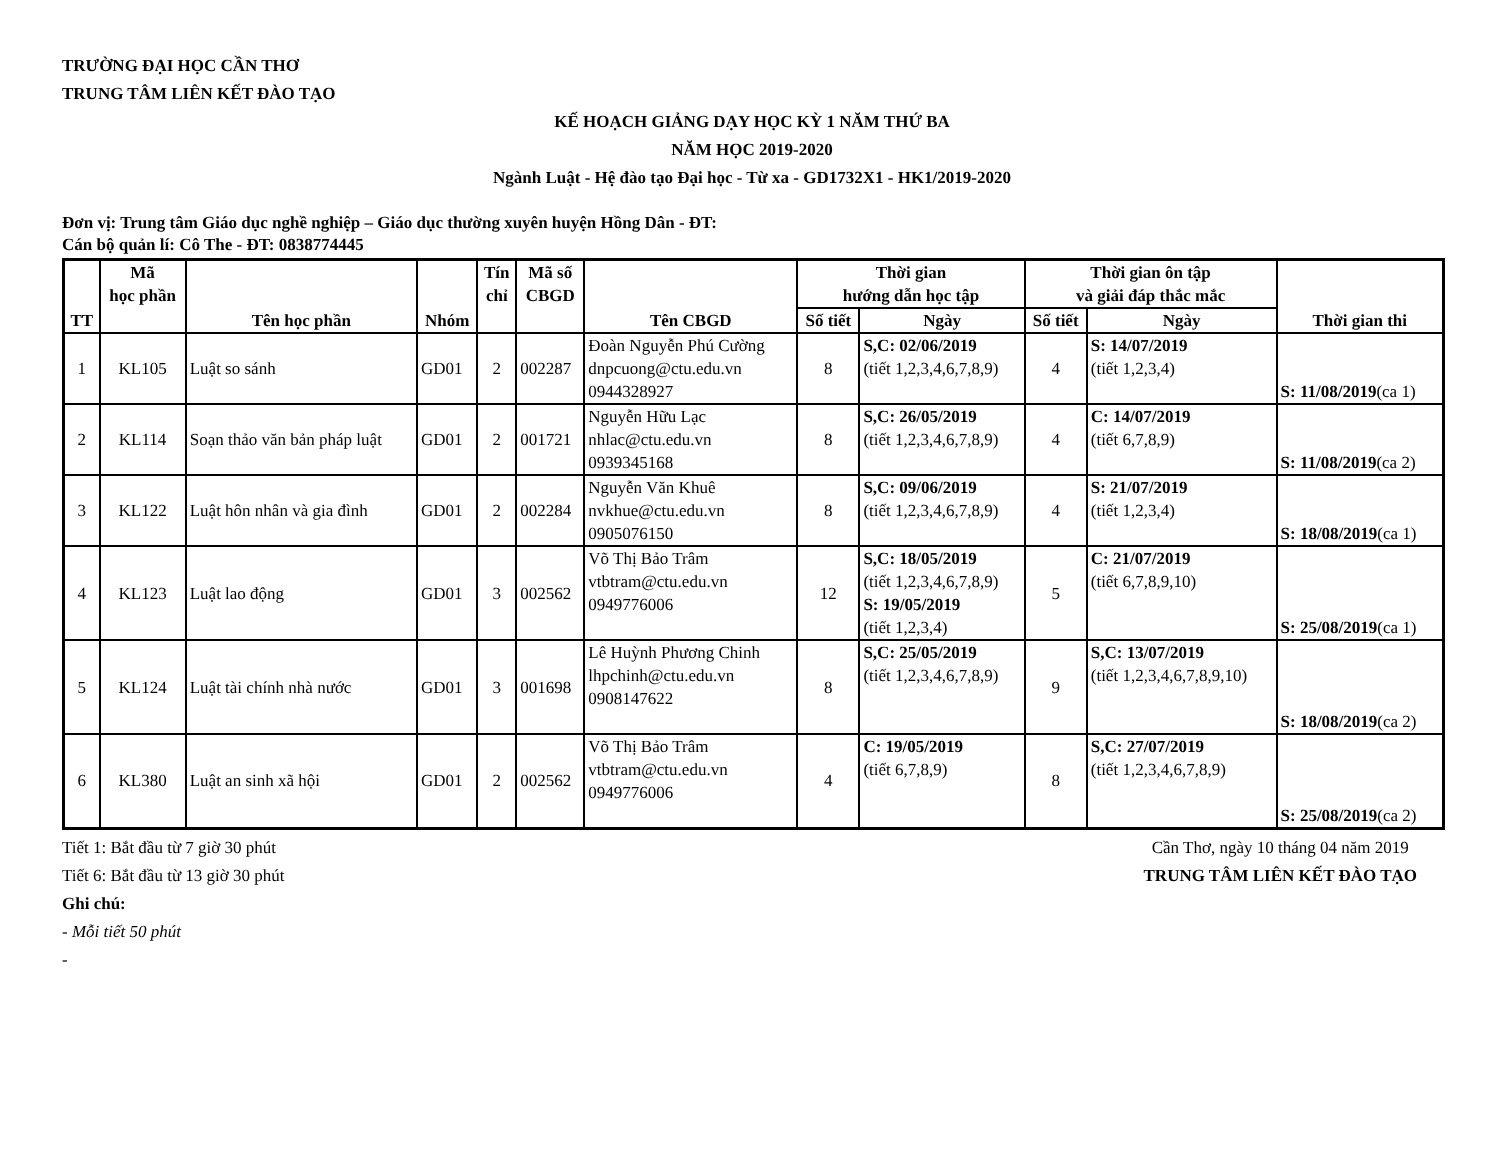TRƯỜNG ĐẠI HỌC CẦN THƠ
TRUNG TÂM LIÊN KẾT ĐÀO TẠO
KẾ HOẠCH GIẢNG DẠY HỌC KỲ 1 NĂM THỨ BA
NĂM HỌC 2019-2020
Ngành Luật - Hệ đào tạo Đại học - Từ xa - GD1732X1 - HK1/2019-2020
Đơn vị: Trung tâm Giáo dục nghề nghiệp – Giáo dục thường xuyên huyện Hồng Dân - ĐT:
Cán bộ quản lí: Cô The - ĐT: 0838774445
| TT | Mã học phần | Tên học phần | Nhóm | Tín chỉ | Mã số CBGD | Tên CBGD | Thời gian hướng dẫn học tập | | Thời gian ôn tập và giải đáp thắc mắc | | Thời gian thi |
| --- | --- | --- | --- | --- | --- | --- | --- | --- | --- | --- | --- |
| | | | | | | | Số tiết | Ngày | Số tiết | Ngày | |
| 1 | KL105 | Luật so sánh | GD01 | 2 | 002287 | Đoàn Nguyễn Phú Cường dnpcuong@ctu.edu.vn 0944328927 | 8 | S,C: 02/06/2019 (tiết 1,2,3,4,6,7,8,9) | 4 | S: 14/07/2019 (tiết 1,2,3,4) | S: 11/08/2019 (ca 1) |
| 2 | KL114 | Soạn thảo văn bản pháp luật | GD01 | 2 | 001721 | Nguyễn Hữu Lạc nhlac@ctu.edu.vn 0939345168 | 8 | S,C: 26/05/2019 (tiết 1,2,3,4,6,7,8,9) | 4 | C: 14/07/2019 (tiết 6,7,8,9) | S: 11/08/2019 (ca 2) |
| 3 | KL122 | Luật hôn nhân và gia đình | GD01 | 2 | 002284 | Nguyễn Văn Khuê nvkhue@ctu.edu.vn 0905076150 | 8 | S,C: 09/06/2019 (tiết 1,2,3,4,6,7,8,9) | 4 | S: 21/07/2019 (tiết 1,2,3,4) | S: 18/08/2019 (ca 1) |
| 4 | KL123 | Luật lao động | GD01 | 3 | 002562 | Võ Thị Bảo Trâm vtbtram@ctu.edu.vn 0949776006 | 12 | S,C: 18/05/2019 (tiết 1,2,3,4,6,7,8,9) S: 19/05/2019 (tiết 1,2,3,4) | 5 | C: 21/07/2019 (tiết 6,7,8,9,10) | S: 25/08/2019 (ca 1) |
| 5 | KL124 | Luật tài chính nhà nước | GD01 | 3 | 001698 | Lê Huỳnh Phương Chinh lhpchinh@ctu.edu.vn 0908147622 | 8 | S,C: 25/05/2019 (tiết 1,2,3,4,6,7,8,9) | 9 | S,C: 13/07/2019 (tiết 1,2,3,4,6,7,8,9,10) | S: 18/08/2019 (ca 2) |
| 6 | KL380 | Luật an sinh xã hội | GD01 | 2 | 002562 | Võ Thị Bảo Trâm vtbtram@ctu.edu.vn 0949776006 | 4 | C: 19/05/2019 (tiết 6,7,8,9) | 8 | S,C: 27/07/2019 (tiết 1,2,3,4,6,7,8,9) | S: 25/08/2019 (ca 2) |
Tiết 1: Bắt đầu từ 7 giờ 30 phút
Tiết 6: Bắt đầu từ 13 giờ 30 phút
Ghi chú:
- Mỗi tiết 50 phút
-
Cần Thơ, ngày 10 tháng 04 năm 2019
TRUNG TÂM LIÊN KẾT ĐÀO TẠO